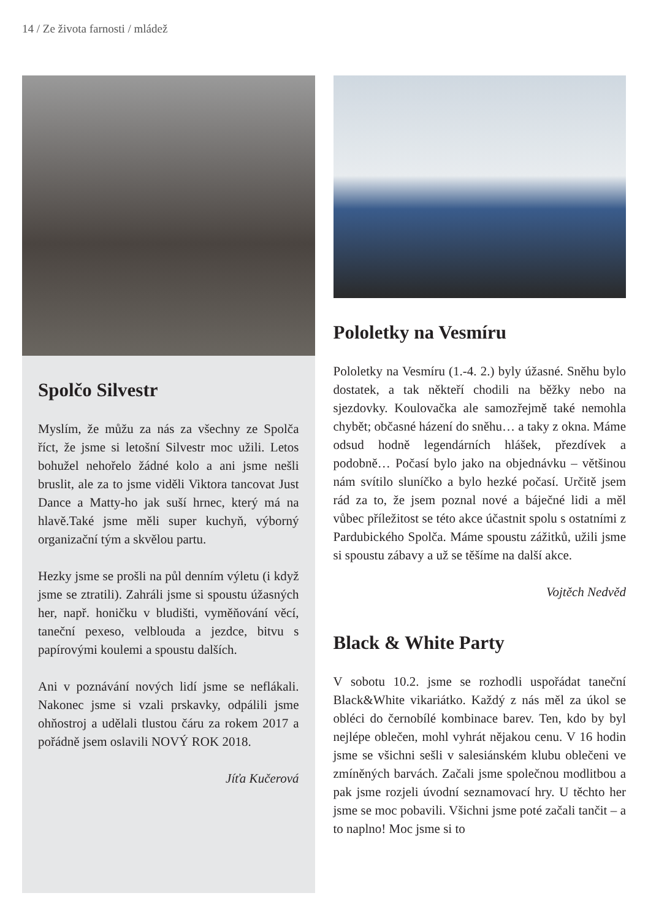14 / Ze života farnosti / mládež
Spolčo Silvestr
Myslím, že můžu za nás za všechny ze Spolča říct, že jsme si letošní Silvestr moc užili. Letos bohužel nehořelo žádné kolo a ani jsme nešli bruslit, ale za to jsme viděli Viktora tancovat Just Dance a Matty-ho jak suší hrnec, který má na hlavě.Také jsme měli super kuchyň, výborný organizační tým a skvělou partu.
Hezky jsme se prošli na půl denním výletu (i když jsme se ztratili). Zahráli jsme si spoustu úžasných her, např. honičku v bludišti, vyměňování věcí, taneční pexeso, velblouda a jezdce, bitvu s papírovými koulemi a spoustu dalších.
Ani v poznávání nových lidí jsme se neflákali. Nakonec jsme si vzali prskavky, odpálili jsme ohňostroj a udělali tlustou čáru za rokem 2017 a pořádně jsem oslavili NOVÝ ROK 2018.
Jíťa Kučerová
Pololetky na Vesmíru
Pololetky na Vesmíru (1.-4. 2.) byly úžasné. Sněhu bylo dostatek, a tak někteří chodili na běžky nebo na sjezdovky. Koulovačka ale samozřejmě také nemohla chybět; občasné házení do sněhu… a taky z okna. Máme odsud hodně legendárních hlášek, přezdívek a podobně… Počasí bylo jako na objednávku – většinou nám svítilo sluníčko a bylo hezké počasí. Určitě jsem rád za to, že jsem poznal nové a báječné lidi a měl vůbec příležitost se této akce účastnit spolu s ostatními z Pardubického Spolča. Máme spoustu zážitků, užili jsme si spoustu zábavy a už se těšíme na další akce.
Vojtěch Nedvěd
Black & White Party
V sobotu 10.2. jsme se rozhodli uspořádat taneční Black&White vikariátko. Každý z nás měl za úkol se obléci do černobílé kombinace barev. Ten, kdo by byl nejlépe oblečen, mohl vyhrát nějakou cenu. V 16 hodin jsme se všichni sešli v salesiánském klubu oblečeni ve zmíněných barvách. Začali jsme společnou modlitbou a pak jsme rozjeli úvodní seznamovací hry. U těchto her jsme se moc pobavili. Všichni jsme poté začali tančit – a to naplno! Moc jsme si to